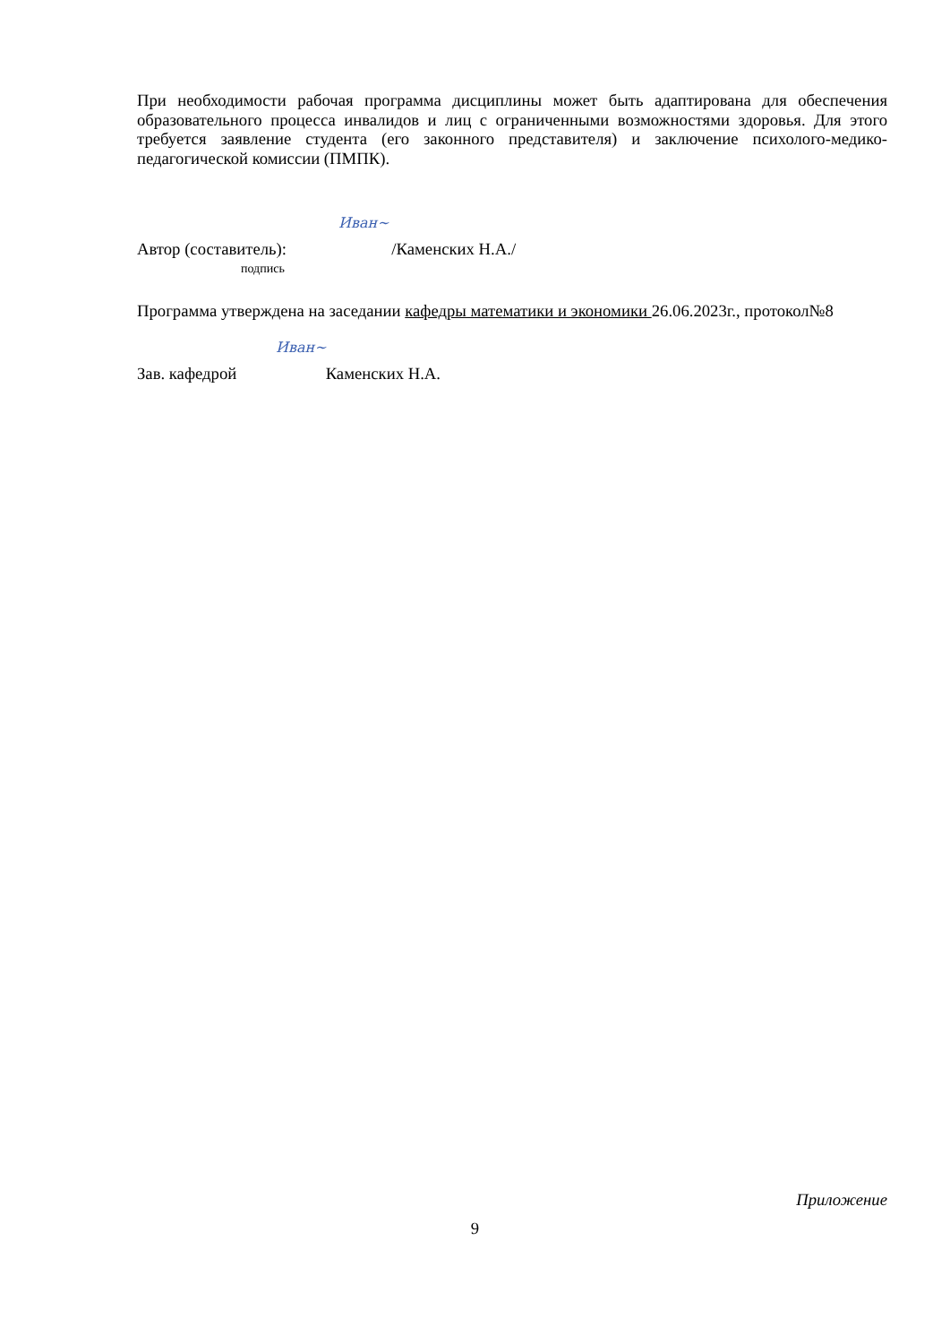При необходимости рабочая программа дисциплины может быть адаптирована для обеспечения образовательного процесса инвалидов и лиц с ограниченными возможностями здоровья. Для этого требуется заявление студента (его законного представителя) и заключение психолого-медико-педагогической комиссии (ПМПК).
Иван~
Автор (составитель): /Каменских Н.А./
подпись
Программа утверждена на заседании кафедры математики и экономики 26.06.2023г., протокол№8
Иван~
Зав. кафедрой Каменских Н.А.
Приложение
9